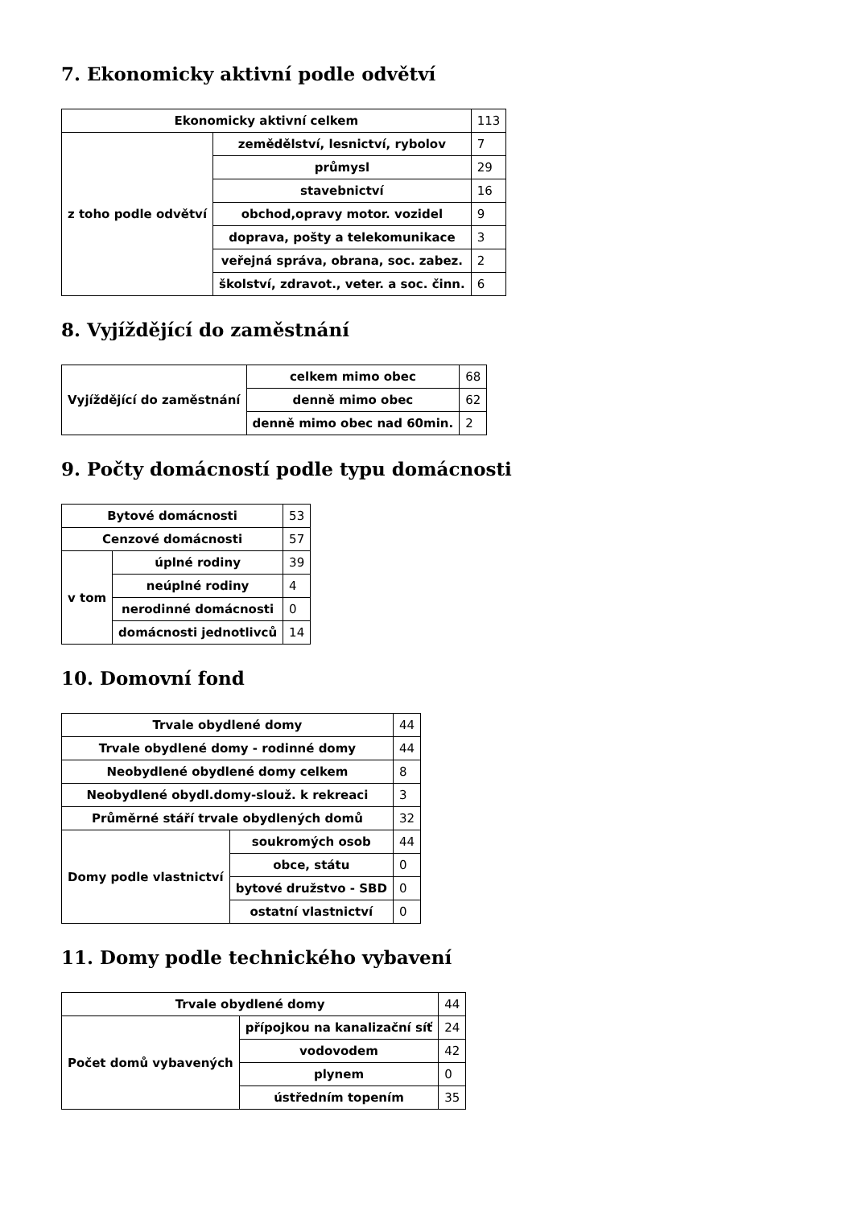7. Ekonomicky aktivní podle odvětví
| Ekonomicky aktivní celkem | | 113 |
| z toho podle odvětví | zemědělství, lesnictví, rybolov | 7 |
| | průmysl | 29 |
| | stavebnictví | 16 |
| | obchod,opravy motor. vozidel | 9 |
| | doprava, pošty a telekomunikace | 3 |
| | veřejná správa, obrana, soc. zabez. | 2 |
| | školství, zdravot., veter. a soc. činn. | 6 |
8. Vyjíždějící do zaměstnání
| Vyjíždějící do zaměstnání | celkem mimo obec | 68 |
| | denně mimo obec | 62 |
| | denně mimo obec nad 60min. | 2 |
9. Počty domácností podle typu domácnosti
| Bytové domácnosti | | 53 |
| Cenzové domácnosti | | 57 |
| v tom | úplné rodiny | 39 |
| | neúplné rodiny | 4 |
| | nerodinné domácnosti | 0 |
| | domácnosti jednotlivců | 14 |
10. Domovní fond
| Trvale obydlené domy | | 44 |
| Trvale obydlené domy - rodinné domy | | 44 |
| Neobydlené obydlené domy celkem | | 8 |
| Neobydlené obydl.domy-slouž. k rekreaci | | 3 |
| Průměrné stáří trvale obydlených domů | | 32 |
| Domy podle vlastnictví | soukromých osob | 44 |
| | obce, státu | 0 |
| | bytové družstvo - SBD | 0 |
| | ostatní vlastnictví | 0 |
11. Domy podle technického vybavení
| Trvale obydlené domy | | 44 |
| Počet domů vybavených | přípojkou na kanalizační síť | 24 |
| | vodovodem | 42 |
| | plynem | 0 |
| | ústředním topením | 35 |